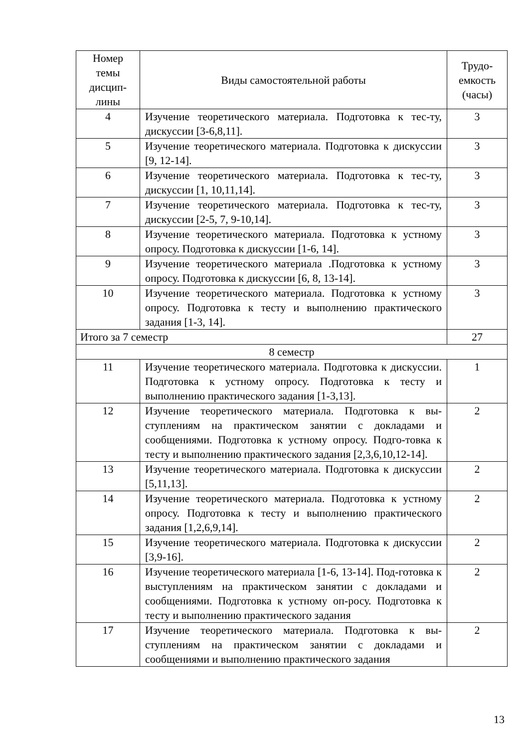| Номер темы дисцип-лины | Виды самостоятельной работы | Трудо-емкость (часы) |
| --- | --- | --- |
| 4 | Изучение теоретического материала. Подготовка к тес-ту, дискуссии [3-6,8,11]. | 3 |
| 5 | Изучение теоретического материала. Подготовка к дискуссии [9, 12-14]. | 3 |
| 6 | Изучение теоретического материала. Подготовка к тес-ту, дискуссии [1, 10,11,14]. | 3 |
| 7 | Изучение теоретического материала. Подготовка к тес-ту, дискуссии [2-5, 7, 9-10,14]. | 3 |
| 8 | Изучение теоретического материала. Подготовка к устному опросу. Подготовка к дискуссии [1-6, 14]. | 3 |
| 9 | Изучение теоретического материала .Подготовка к устному опросу. Подготовка к дискуссии [6, 8, 13-14]. | 3 |
| 10 | Изучение теоретического материала. Подготовка к устному опросу. Подготовка к тесту и выполнению практического задания [1-3, 14]. | 3 |
| Итого за 7 семестр | | 27 |
| 8 семестр | | |
| 11 | Изучение теоретического материала. Подготовка к дискуссии. Подготовка к устному опросу. Подготовка к тесту и выполнению практического задания [1-3,13]. | 1 |
| 12 | Изучение теоретического материала. Подготовка к вы-ступлениям на практическом занятии с докладами и сообщениями. Подготовка к устному опросу. Подго-товка к тесту и выполнению практического задания [2,3,6,10,12-14]. | 2 |
| 13 | Изучение теоретического материала. Подготовка к дискуссии [5,11,13]. | 2 |
| 14 | Изучение теоретического материала. Подготовка к устному опросу. Подготовка к тесту и выполнению практического задания [1,2,6,9,14]. | 2 |
| 15 | Изучение теоретического материала. Подготовка к дискуссии [3,9-16]. | 2 |
| 16 | Изучение теоретического материала [1-6, 13-14]. Под-готовка к выступлениям на практическом занятии с докладами и сообщениями. Подготовка к устному оп-росу. Подготовка к тесту и выполнению практического задания | 2 |
| 17 | Изучение теоретического материала. Подготовка к вы-ступлениям на практическом занятии с докладами и сообщениями и выполнению практического задания | 2 |
13